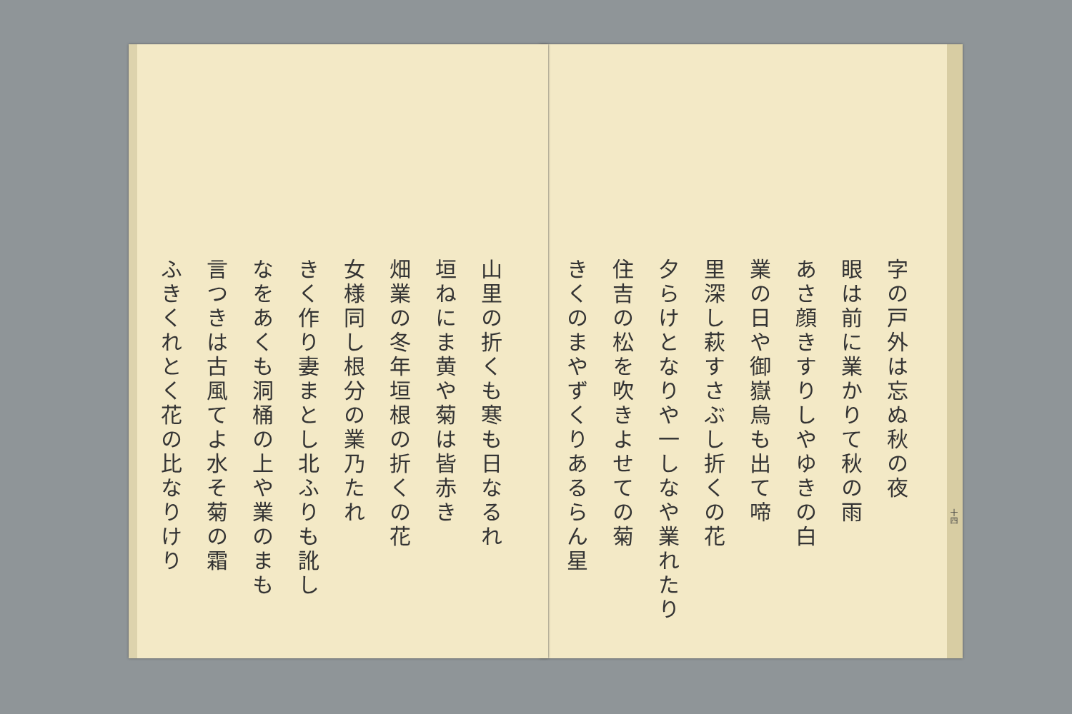字の戸外は忘ぬ秋の夜
眼は前に業かりて秋の雨
あさ顔きすりしやゆきの白
業の日や御嶽烏も出て啼
里深し萩すさぶし折くの花
夕らけとなりや一しなや業れたり
住吉の松を吹きよせての菊
きくのまやずくりあるらん星
十四
山里の折くも寒も日なるれ
垣ねにま黄や菊は皆赤き
畑業の冬年垣根の折くの花
女様同し根分の業乃たれ
きく作り妻まとし北ふりも訛し
なをあくも洞桶の上や業のまも
言つきは古風てよ水そ菊の霜
ふきくれとく花の比なりけり